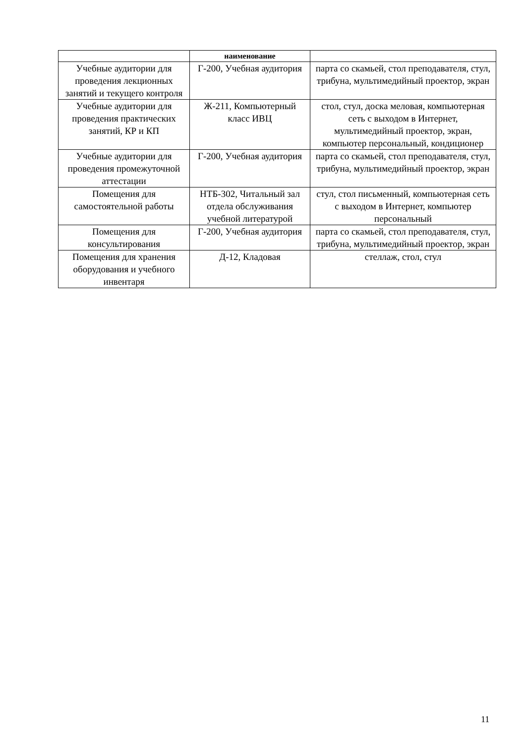| | наименование | |
| --- | --- | --- |
| Учебные аудитории для проведения лекционных занятий и текущего контроля | Г-200, Учебная аудитория | парта со скамьей, стол преподавателя, стул, трибуна, мультимедийный проектор, экран |
| Учебные аудитории для проведения практических занятий, КР и КП | Ж-211, Компьютерный класс ИВЦ | стол, стул, доска меловая, компьютерная сеть с выходом в Интернет, мультимедийный проектор, экран, компьютер персональный, кондиционер |
| Учебные аудитории для проведения промежуточной аттестации | Г-200, Учебная аудитория | парта со скамьей, стол преподавателя, стул, трибуна, мультимедийный проектор, экран |
| Помещения для самостоятельной работы | НТБ-302, Читальный зал отдела обслуживания учебной литературой | стул, стол письменный, компьютерная сеть с выходом в Интернет, компьютер персональный |
| Помещения для консультирования | Г-200, Учебная аудитория | парта со скамьей, стол преподавателя, стул, трибуна, мультимедийный проектор, экран |
| Помещения для хранения оборудования и учебного инвентаря | Д-12, Кладовая | стеллаж, стол, стул |
11